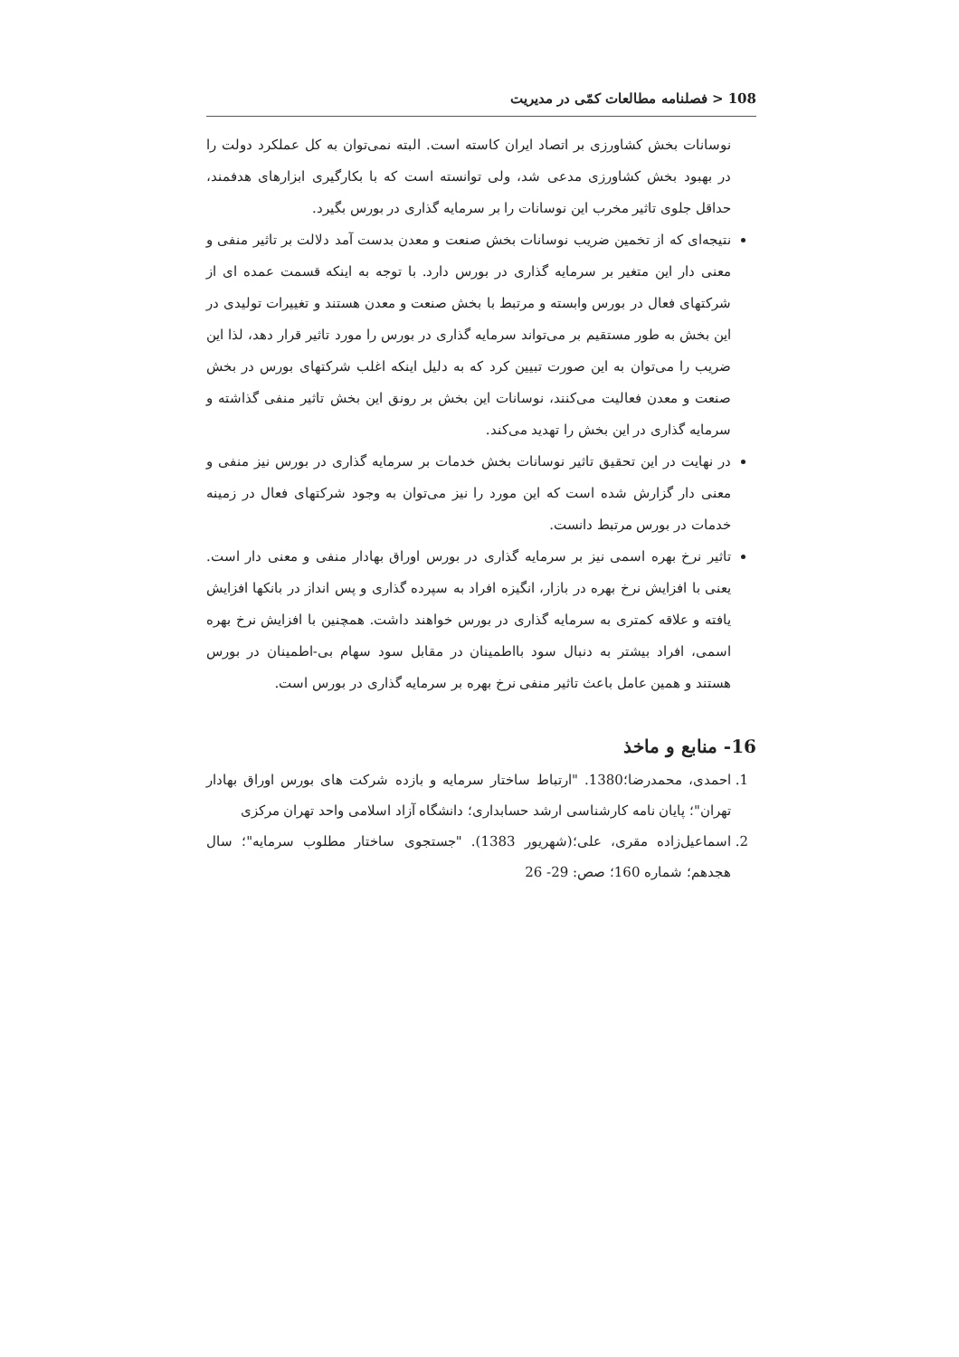108 < فصلنامه مطالعات کمّی در مدیریت
نوسانات بخش کشاورزی بر اتصاد ایران کاسته است. البته نمی‌توان به کل عملکرد دولت را در بهبود بخش کشاورزی مدعی شد، ولی توانسته است که با بکارگیری ابزارهای هدفمند، حداقل جلوی تاثیر مخرب این نوسانات را بر سرمایه گذاری در بورس بگیرد.
نتیجه‌ای که از تخمین ضریب نوسانات بخش صنعت و معدن بدست آمد دلالت بر تاثیر منفی و معنی دار این متغیر بر سرمایه گذاری در بورس دارد. با توجه به اینکه قسمت عمده ای از شرکتهای فعال در بورس وابسته و مرتبط با بخش صنعت و معدن هستند و تغییرات تولیدی در این بخش به طور مستقیم بر می‌تواند سرمایه گذاری در بورس را مورد تاثیر قرار دهد، لذا این ضریب را می‌توان به این صورت تبیین کرد که به دلیل اینکه اغلب شرکتهای بورس در بخش صنعت و معدن فعالیت می‌کنند، نوسانات این بخش بر رونق این بخش تاثیر منفی گذاشته و سرمایه گذاری در این بخش را تهدید می‌کند.
در نهایت در این تحقیق تاثیر نوسانات بخش خدمات بر سرمایه گذاری در بورس نیز منفی و معنی دار گزارش شده است که این مورد را نیز می‌توان به وجود شرکتهای فعال در زمینه خدمات در بورس مرتبط دانست.
تاثیر نرخ بهره اسمی نیز بر سرمایه گذاری در بورس اوراق بهادار منفی و معنی دار است. یعنی با افزایش نرخ بهره در بازار، انگیزه افراد به سپرده گذاری و پس انداز در بانکها افزایش یافته و علاقه کمتری به سرمایه گذاری در بورس خواهند داشت. همچنین با افزایش نرخ بهره اسمی، افراد بیشتر به دنبال سود بااطمینان در مقابل سود سهام بی-اطمینان در بورس هستند و همین عامل باعث تاثیر منفی نرخ بهره بر سرمایه گذاری در بورس است.
16- منابع و ماخذ
1. احمدی، محمدرضا؛1380. "ارتباط ساختار سرمایه و بازده شرکت های بورس اوراق بهادار تهران"؛ پایان نامه کارشناسی ارشد حسابداری؛ دانشگاه آزاد اسلامی واحد تهران مرکزی
2. اسماعیل‌زاده مقری، علی؛(شهریور 1383). "جستجوی ساختار مطلوب سرمایه"؛ سال هجدهم؛ شماره 160؛ صص: 29- 26